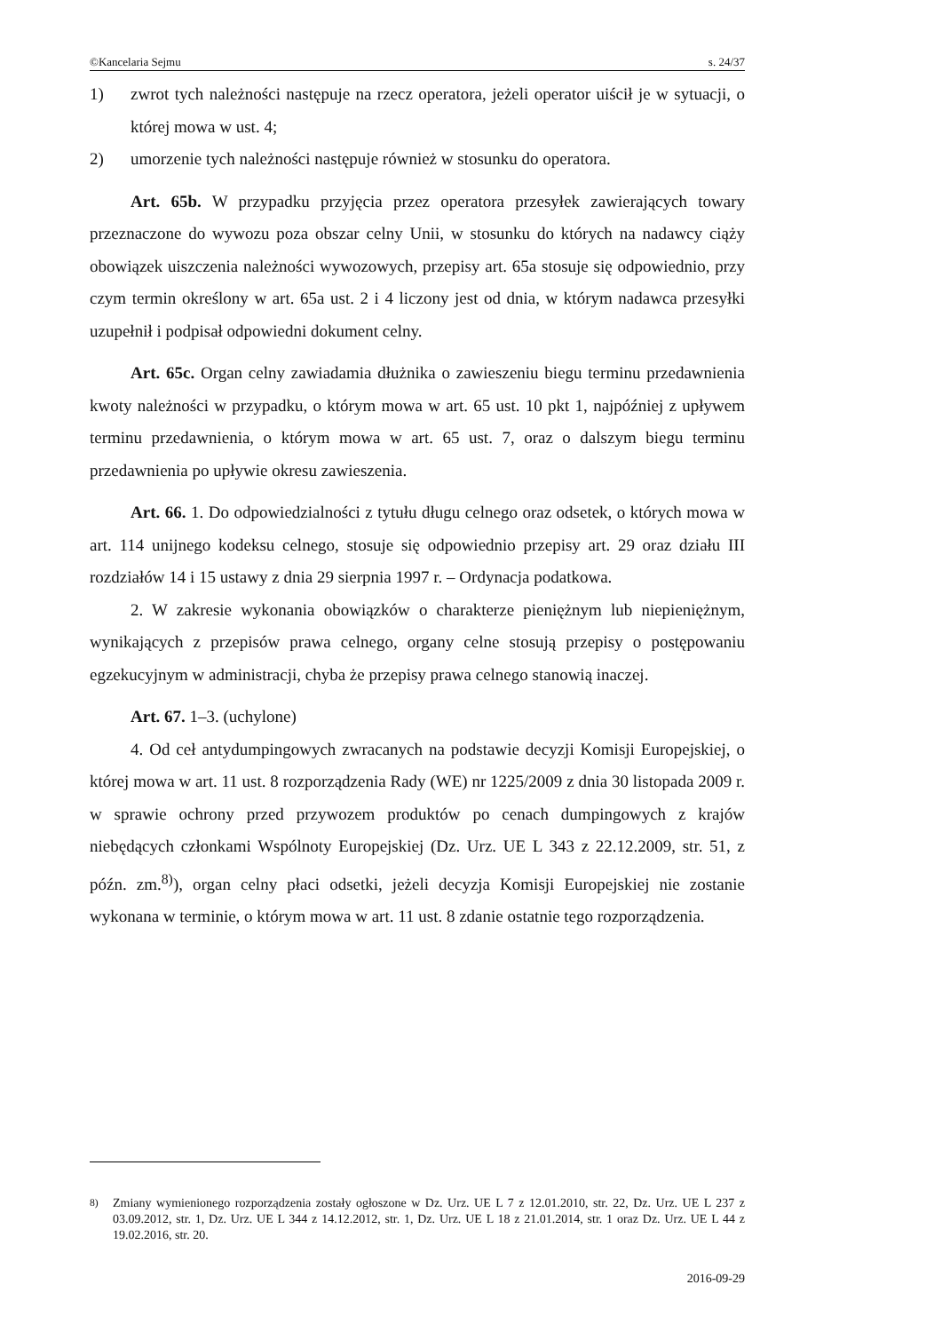©Kancelaria Sejmu s. 24/37
1) zwrot tych należności następuje na rzecz operatora, jeżeli operator uiścił je w sytuacji, o której mowa w ust. 4;
2) umorzenie tych należności następuje również w stosunku do operatora.
Art. 65b. W przypadku przyjęcia przez operatora przesyłek zawierających towary przeznaczone do wywozu poza obszar celny Unii, w stosunku do których na nadawcy ciąży obowiązek uiszczenia należności wywozowych, przepisy art. 65a stosuje się odpowiednio, przy czym termin określony w art. 65a ust. 2 i 4 liczony jest od dnia, w którym nadawca przesyłki uzupełnił i podpisał odpowiedni dokument celny.
Art. 65c. Organ celny zawiadamia dłużnika o zawieszeniu biegu terminu przedawnienia kwoty należności w przypadku, o którym mowa w art. 65 ust. 10 pkt 1, najpóźniej z upływem terminu przedawnienia, o którym mowa w art. 65 ust. 7, oraz o dalszym biegu terminu przedawnienia po upływie okresu zawieszenia.
Art. 66. 1. Do odpowiedzialności z tytułu długu celnego oraz odsetek, o których mowa w art. 114 unijnego kodeksu celnego, stosuje się odpowiednio przepisy art. 29 oraz działu III rozdziałów 14 i 15 ustawy z dnia 29 sierpnia 1997 r. – Ordynacja podatkowa.
2. W zakresie wykonania obowiązków o charakterze pieniężnym lub niepieniężnym, wynikających z przepisów prawa celnego, organy celne stosują przepisy o postępowaniu egzekucyjnym w administracji, chyba że przepisy prawa celnego stanowią inaczej.
Art. 67. 1–3. (uchylone)
4. Od ceł antydumpingowych zwracanych na podstawie decyzji Komisji Europejskiej, o której mowa w art. 11 ust. 8 rozporządzenia Rady (WE) nr 1225/2009 z dnia 30 listopada 2009 r. w sprawie ochrony przed przywozem produktów po cenach dumpingowych z krajów niebędących członkami Wspólnoty Europejskiej (Dz. Urz. UE L 343 z 22.12.2009, str. 51, z późn. zm.<sup>8)</sup>), organ celny płaci odsetki, jeżeli decyzja Komisji Europejskiej nie zostanie wykonana w terminie, o którym mowa w art. 11 ust. 8 zdanie ostatnie tego rozporządzenia.
<sup>8)</sup> Zmiany wymienionego rozporządzenia zostały ogłoszone w Dz. Urz. UE L 7 z 12.01.2010, str. 22, Dz. Urz. UE L 237 z 03.09.2012, str. 1, Dz. Urz. UE L 344 z 14.12.2012, str. 1, Dz. Urz. UE L 18 z 21.01.2014, str. 1 oraz Dz. Urz. UE L 44 z 19.02.2016, str. 20.
2016-09-29